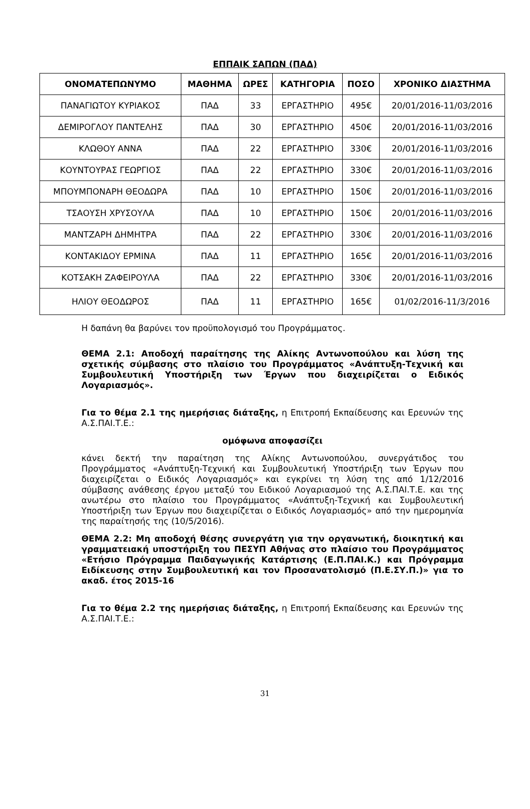ΕΠΠΑΙΚ ΣΑΠΩΝ (ΠΑΔ)
| ΟΝΟΜΑΤΕΠΩΝΥΜΟ | ΜΑΘΗΜΑ | ΩΡΕΣ | ΚΑΤΗΓΟΡΙΑ | ΠΟΣΟ | ΧΡΟΝΙΚΟ ΔΙΑΣΤΗΜΑ |
| --- | --- | --- | --- | --- | --- |
| ΠΑΝΑΓΙΩΤΟΥ ΚΥΡΙΑΚΟΣ | ΠΑΔ | 33 | ΕΡΓΑΣΤΗΡΙΟ | 495€ | 20/01/2016-11/03/2016 |
| ΔΕΜΙΡΟΓΛΟΥ ΠΑΝΤΕΛΗΣ | ΠΑΔ | 30 | ΕΡΓΑΣΤΗΡΙΟ | 450€ | 20/01/2016-11/03/2016 |
| ΚΛΩΘΟΥ ΑΝΝΑ | ΠΑΔ | 22 | ΕΡΓΑΣΤΗΡΙΟ | 330€ | 20/01/2016-11/03/2016 |
| ΚΟΥΝΤΟΥΡΑΣ ΓΕΩΡΓΙΟΣ | ΠΑΔ | 22 | ΕΡΓΑΣΤΗΡΙΟ | 330€ | 20/01/2016-11/03/2016 |
| ΜΠΟΥΜΠΟΝΑΡΗ ΘΕΟΔΩΡΑ | ΠΑΔ | 10 | ΕΡΓΑΣΤΗΡΙΟ | 150€ | 20/01/2016-11/03/2016 |
| ΤΣΑΟΥΣΗ ΧΡΥΣΟΥΛΑ | ΠΑΔ | 10 | ΕΡΓΑΣΤΗΡΙΟ | 150€ | 20/01/2016-11/03/2016 |
| ΜΑΝΤΖΑΡΗ ΔΗΜΗΤΡΑ | ΠΑΔ | 22 | ΕΡΓΑΣΤΗΡΙΟ | 330€ | 20/01/2016-11/03/2016 |
| ΚΟΝΤΑΚΙΔΟΥ ΕΡΜΙΝΑ | ΠΑΔ | 11 | ΕΡΓΑΣΤΗΡΙΟ | 165€ | 20/01/2016-11/03/2016 |
| ΚΟΤΣΑΚΗ ΖΑΦΕΙΡΟΥΛΑ | ΠΑΔ | 22 | ΕΡΓΑΣΤΗΡΙΟ | 330€ | 20/01/2016-11/03/2016 |
| ΗΛΙΟΥ ΘΕΟΔΩΡΟΣ | ΠΑΔ | 11 | ΕΡΓΑΣΤΗΡΙΟ | 165€ | 01/02/2016-11/3/2016 |
Η δαπάνη θα βαρύνει τον προϋπολογισμό του Προγράμματος.
ΘΕΜΑ 2.1: Αποδοχή παραίτησης της Αλίκης Αντωνοπούλου και λύση της σχετικής σύμβασης στο πλαίσιο του Προγράμματος «Ανάπτυξη-Τεχνική και Συμβουλευτική Υποστήριξη των Έργων που διαχειρίζεται ο Ειδικός Λογαριασμός».
Για το θέμα 2.1 της ημερήσιας διάταξης, η Επιτροπή Εκπαίδευσης και Ερευνών της Α.Σ.ΠΑΙ.Τ.Ε.:
ομόφωνα αποφασίζει
κάνει δεκτή την παραίτηση της Αλίκης Αντωνοπούλου, συνεργάτιδος του Προγράμματος «Ανάπτυξη-Τεχνική και Συμβουλευτική Υποστήριξη των Έργων που διαχειρίζεται ο Ειδικός Λογαριασμός» και εγκρίνει τη λύση της από 1/12/2016 σύμβασης ανάθεσης έργου μεταξύ του Ειδικού Λογαριασμού της Α.Σ.ΠΑΙ.Τ.Ε. και της ανωτέρω στο πλαίσιο του Προγράμματος «Ανάπτυξη-Τεχνική και Συμβουλευτική Υποστήριξη των Έργων που διαχειρίζεται ο Ειδικός Λογαριασμός» από την ημερομηνία της παραίτησής της (10/5/2016).
ΘΕΜΑ 2.2: Μη αποδοχή θέσης συνεργάτη για την οργανωτική, διοικητική και γραμματειακή υποστήριξη του ΠΕΣΥΠ Αθήνας στο πλαίσιο του Προγράμματος «Ετήσιο Πρόγραμμα Παιδαγωγικής Κατάρτισης (Ε.Π.ΠΑΙ.Κ.) και Πρόγραμμα Ειδίκευσης στην Συμβουλευτική και τον Προσανατολισμό (Π.Ε.ΣΥ.Π.)» για το ακαδ. έτος 2015-16
Για το θέμα 2.2 της ημερήσιας διάταξης, η Επιτροπή Εκπαίδευσης και Ερευνών της Α.Σ.ΠΑΙ.Τ.Ε.:
31